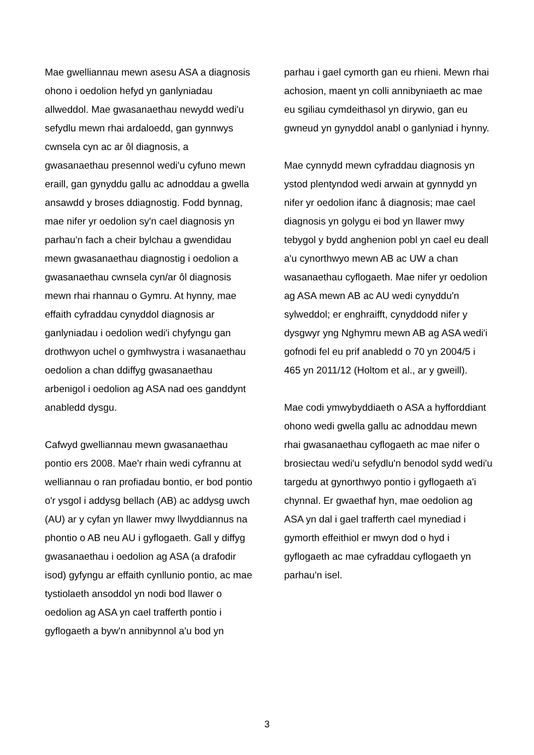Mae gwelliannau mewn asesu ASA a diagnosis ohono i oedolion hefyd yn ganlyniadau allweddol. Mae gwasanaethau newydd wedi'u sefydlu mewn rhai ardaloedd, gan gynnwys cwnsela cyn ac ar ôl diagnosis, a gwasanaethau presennol wedi'u cyfuno mewn eraill, gan gynyddu gallu ac adnoddau a gwella ansawdd y broses ddiagnostig. Fodd bynnag, mae nifer yr oedolion sy'n cael diagnosis yn parhau'n fach a cheir bylchau a gwendidau mewn gwasanaethau diagnostig i oedolion a gwasanaethau cwnsela cyn/ar ôl diagnosis mewn rhai rhannau o Gymru. At hynny, mae effaith cyfraddau cynyddol diagnosis ar ganlyniadau i oedolion wedi'i chyfyngu gan drothwyon uchel o gymhwystra i wasanaethau oedolion a chan ddiffyg gwasanaethau arbenigol i oedolion ag ASA nad oes ganddynt anabledd dysgu.
Cafwyd gwelliannau mewn gwasanaethau pontio ers 2008. Mae'r rhain wedi cyfrannu at welliannau o ran profiadau bontio, er bod pontio o'r ysgol i addysg bellach (AB) ac addysg uwch (AU) ar y cyfan yn llawer mwy llwyddiannus na phontio o AB neu AU i gyflogaeth. Gall y diffyg gwasanaethau i oedolion ag ASA (a drafodir isod) gyfyngu ar effaith cynllunio pontio, ac mae tystiolaeth ansoddol yn nodi bod llawer o oedolion ag ASA yn cael trafferth pontio i gyflogaeth a byw'n annibynnol a'u bod yn
parhau i gael cymorth gan eu rhieni. Mewn rhai achosion, maent yn colli annibyniaeth ac mae eu sgiliau cymdeithasol yn dirywio, gan eu gwneud yn gynyddol anabl o ganlyniad i hynny.
Mae cynnydd mewn cyfraddau diagnosis yn ystod plentyndod wedi arwain at gynnydd yn nifer yr oedolion ifanc â diagnosis; mae cael diagnosis yn golygu ei bod yn llawer mwy tebygol y bydd anghenion pobl yn cael eu deall a'u cynorthwyo mewn AB ac UW a chan wasanaethau cyflogaeth. Mae nifer yr oedolion ag ASA mewn AB ac AU wedi cynyddu'n sylweddol; er enghraifft, cynyddodd nifer y dysgwyr yng Nghymru mewn AB ag ASA wedi'i gofnodi fel eu prif anabledd o 70 yn 2004/5 i 465 yn 2011/12 (Holtom et al., ar y gweill).
Mae codi ymwybyddiaeth o ASA a hyfforddiant ohono wedi gwella gallu ac adnoddau mewn rhai gwasanaethau cyflogaeth ac mae nifer o brosiectau wedi'u sefydlu'n benodol sydd wedi'u targedu at gynorthwyo pontio i gyflogaeth a'i chynnal. Er gwaethaf hyn, mae oedolion ag ASA yn dal i gael trafferth cael mynediad i gymorth effeithiol er mwyn dod o hyd i gyflogaeth ac mae cyfraddau cyflogaeth yn parhau'n isel.
3